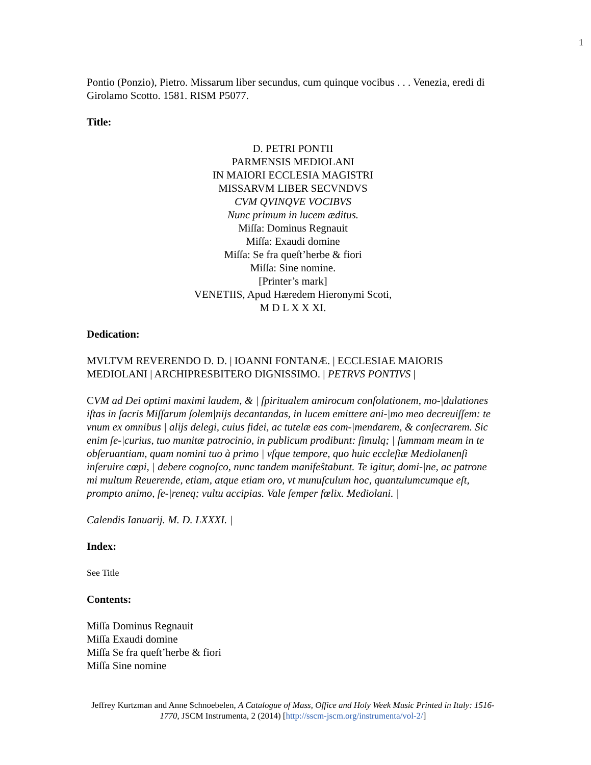1
Pontio (Ponzio), Pietro. Missarum liber secundus, cum quinque vocibus . . . Venezia, eredi di Girolamo Scotto. 1581. RISM P5077.
Title:
D. PETRI PONTII
PARMENSIS MEDIOLANI
IN MAIORI ECCLESIA MAGISTRI
MISSARVM LIBER SECVNDVS
CVM QVINQVE VOCIBVS
Nunc primum in lucem æditus.
Miſſa: Dominus Regnauit
Miſſa: Exaudi domine
Miſſa: Se fra queſt’herbe & fiori
Miſſa: Sine nomine.
[Printer’s mark]
VENETIIS, Apud Hæredem Hieronymi Scoti,
M D L X X XI.
Dedication:
MVLTVM REVERENDO D. D. | IOANNI FONTANÆ. | ECCLESIAE MAIORIS MEDIOLANI | ARCHIPRESBITERO DIGNISSIMO. | PETRVS PONTIVS |
CVM ad Dei optimi maximi laudem, & | ſpiritualem amirocum conſolationem, mo-|dulationes iſtas in ſacris Miſſarum ſolem|nijs decantandas, in lucem emittere ani-|mo meo decreuiſſem: te vnum ex omnibus | alijs delegi, cuius fidei, ac tutelæ eas com-|mendarem, & conſecrarem. Sic enim ſe-|curius, tuo munitæ patrocinio, in publicum prodibunt: ſimulq; | ſummam meam in te obſeruantiam, quam nomini tuo à primo | vſque tempore, quo huic eccleſiæ Mediolanenſi inſeruire cœpi, | debere cognoſco, nunc tandem manifeŝtabunt. Te igitur, domi-|ne, ac patrone mi multum Reuerende, etiam, atque etiam oro, vt munuſculum hoc, quantulumcumque eſt, prompto animo, ſe-|reneq; vultu accipias. Vale ſemper fœlix. Mediolani. |
Calendis Ianuarij. M. D. LXXXI. |
Index:
See Title
Contents:
Miſſa Dominus Regnauit
Miſſa Exaudi domine
Miſſa Se fra queſt’herbe & fiori
Miſſa Sine nomine
Jeffrey Kurtzman and Anne Schnoebelen, A Catalogue of Mass, Office and Holy Week Music Printed in Italy: 1516-1770, JSCM Instrumenta, 2 (2014) [http://sscm-jscm.org/instrumenta/vol-2/]